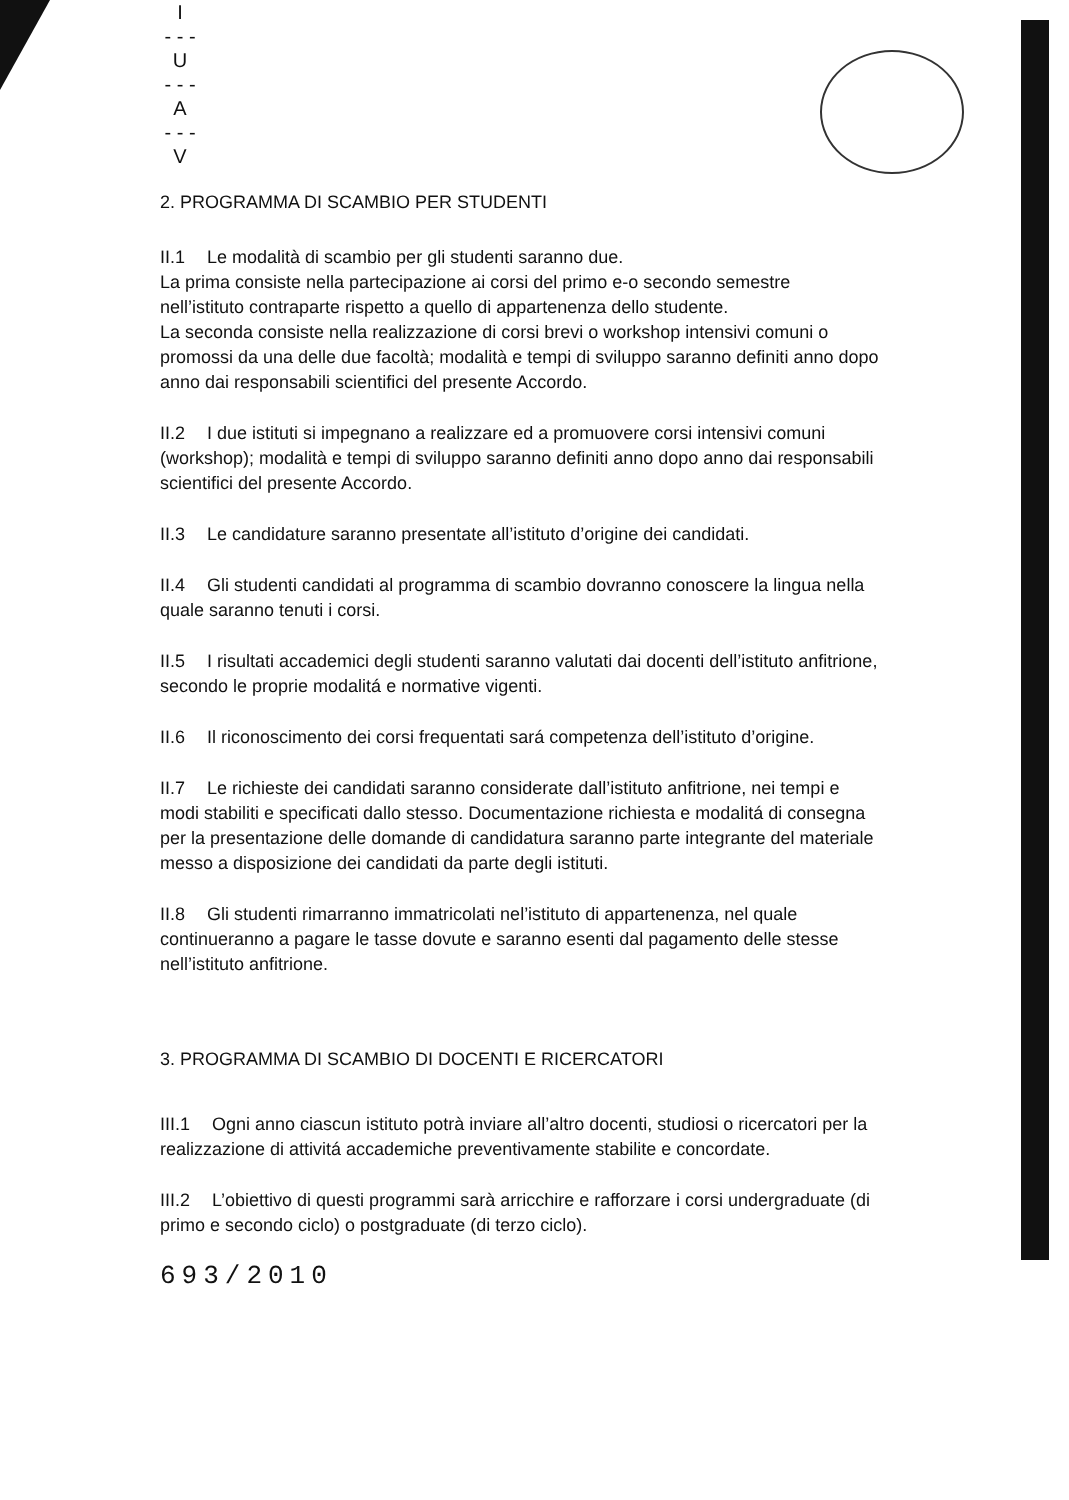I
- - -
U
- - -
A
- - -
V
2. PROGRAMMA DI SCAMBIO PER STUDENTI
II.1 Le modalità di scambio per gli studenti saranno due.
La prima consiste nella partecipazione ai corsi del primo e-o secondo semestre nell’istituto contraparte rispetto a quello di appartenenza dello studente.
La seconda consiste nella realizzazione di corsi brevi o workshop intensivi comuni o promossi da una delle due facoltà; modalità e tempi di sviluppo saranno definiti anno dopo anno dai responsabili scientifici del presente Accordo.
II.2 I due istituti si impegnano a realizzare ed a promuovere corsi intensivi comuni (workshop); modalità e tempi di sviluppo saranno definiti anno dopo anno dai responsabili scientifici del presente Accordo.
II.3 Le candidature saranno presentate all’istituto d’origine dei candidati.
II.4 Gli studenti candidati al programma di scambio dovranno conoscere la lingua nella quale saranno tenuti i corsi.
II.5 I risultati accademici degli studenti saranno valutati dai docenti dell’istituto anfitrione, secondo le proprie modalitá e normative vigenti.
II.6 Il riconoscimento dei corsi frequentati sará competenza dell’istituto d’origine.
II.7 Le richieste dei candidati saranno considerate dall’istituto anfitrione, nei tempi e modi stabiliti e specificati dallo stesso. Documentazione richiesta e modalitá di consegna per la presentazione delle domande di candidatura saranno parte integrante del materiale messo a disposizione dei candidati da parte degli istituti.
II.8 Gli studenti rimarranno immatricolati nel’istituto di appartenenza, nel quale continueranno a pagare le tasse dovute e saranno esenti dal pagamento delle stesse nell’istituto anfitrione.
3. PROGRAMMA DI SCAMBIO DI DOCENTI E RICERCATORI
III.1 Ogni anno ciascun istituto potrà inviare all’altro docenti, studiosi o ricercatori per la realizzazione di attivitá accademiche preventivamente stabilite e concordate.
III.2 L’obiettivo di questi programmi sarà arricchire e rafforzare i corsi undergraduate (di primo e secondo ciclo) o postgraduate (di terzo ciclo).
693/2010